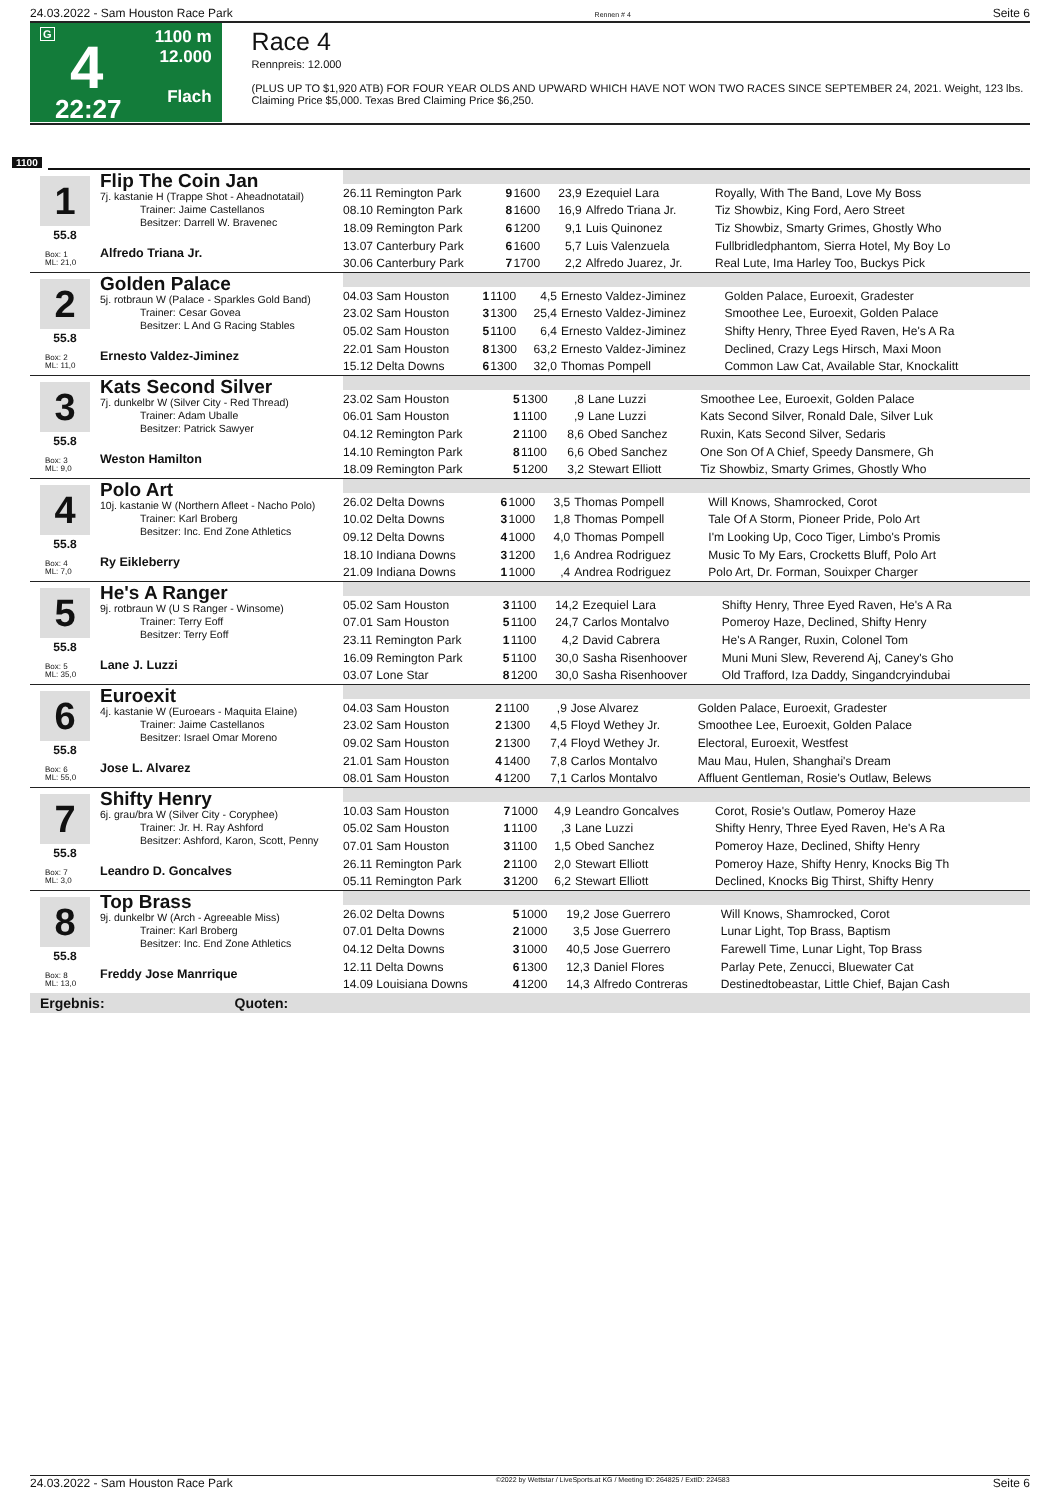24.03.2022 - Sam Houston Race Park Rennen # 4 Seite 6
G
4
22:27
1100 m
12.000
Flach
Race 4
Rennpreis: 12.000
(PLUS UP TO $1,920 ATB) FOR FOUR YEAR OLDS AND UPWARD WHICH HAVE NOT WON TWO RACES SINCE SEPTEMBER 24, 2021. Weight, 123 lbs. Claiming Price $5,000. Texas Bred Claiming Price $6,250.
1100
1
55.8
Box: 1
ML: 21,0
Flip The Coin Jan
7j. kastanie H (Trappe Shot - Aheadnotatail)
Trainer: Jaime Castellanos
Besitzer: Darrell W. Bravenec
Alfredo Triana Jr.
| 26.11 Remington Park | 9 | 1600 | 23,9 | Ezequiel Lara | Royally, With The Band, Love My Boss |
| 08.10 Remington Park | 8 | 1600 | 16,9 | Alfredo Triana Jr. | Tiz Showbiz, King Ford, Aero Street |
| 18.09 Remington Park | 6 | 1200 | 9,1 | Luis Quinonez | Tiz Showbiz, Smarty Grimes, Ghostly Who |
| 13.07 Canterbury Park | 6 | 1600 | 5,7 | Luis Valenzuela | Fullbridledphantom, Sierra Hotel, My Boy Lo |
| 30.06 Canterbury Park | 7 | 1700 | 2,2 | Alfredo Juarez, Jr. | Real Lute, Ima Harley Too, Buckys Pick |
2
55.8
Box: 2
ML: 11,0
Golden Palace
5j. rotbraun W (Palace - Sparkles Gold Band)
Trainer: Cesar Govea
Besitzer: L And G Racing Stables
Ernesto Valdez-Jiminez
| 04.03 Sam Houston | 1 | 1100 | 4,5 | Ernesto Valdez-Jiminez | Golden Palace, Euroexit, Gradester |
| 23.02 Sam Houston | 3 | 1300 | 25,4 | Ernesto Valdez-Jiminez | Smoothee Lee, Euroexit, Golden Palace |
| 05.02 Sam Houston | 5 | 1100 | 6,4 | Ernesto Valdez-Jiminez | Shifty Henry, Three Eyed Raven, He's A Ra |
| 22.01 Sam Houston | 8 | 1300 | 63,2 | Ernesto Valdez-Jiminez | Declined, Crazy Legs Hirsch, Maxi Moon |
| 15.12 Delta Downs | 6 | 1300 | 32,0 | Thomas Pompell | Common Law Cat, Available Star, Knockalitt |
3
55.8
Box: 3
ML: 9,0
Kats Second Silver
7j. dunkelbr W (Silver City - Red Thread)
Trainer: Adam Uballe
Besitzer: Patrick Sawyer
Weston Hamilton
| 23.02 Sam Houston | 5 | 1300 | ,8 | Lane Luzzi | Smoothee Lee, Euroexit, Golden Palace |
| 06.01 Sam Houston | 1 | 1100 | ,9 | Lane Luzzi | Kats Second Silver, Ronald Dale, Silver Luk |
| 04.12 Remington Park | 2 | 1100 | 8,6 | Obed Sanchez | Ruxin, Kats Second Silver, Sedaris |
| 14.10 Remington Park | 8 | 1100 | 6,6 | Obed Sanchez | One Son Of A Chief, Speedy Dansmere, Gh |
| 18.09 Remington Park | 5 | 1200 | 3,2 | Stewart Elliott | Tiz Showbiz, Smarty Grimes, Ghostly Who |
4
55.8
Box: 4
ML: 7,0
Polo Art
10j. kastanie W (Northern Afleet - Nacho Polo)
Trainer: Karl Broberg
Besitzer: Inc. End Zone Athletics
Ry Eikleberry
| 26.02 Delta Downs | 6 | 1000 | 3,5 | Thomas Pompell | Will Knows, Shamrocked, Corot |
| 10.02 Delta Downs | 3 | 1000 | 1,8 | Thomas Pompell | Tale Of A Storm, Pioneer Pride, Polo Art |
| 09.12 Delta Downs | 4 | 1000 | 4,0 | Thomas Pompell | I'm Looking Up, Coco Tiger, Limbo's Promis |
| 18.10 Indiana Downs | 3 | 1200 | 1,6 | Andrea Rodriguez | Music To My Ears, Crocketts Bluff, Polo Art |
| 21.09 Indiana Downs | 1 | 1000 | ,4 | Andrea Rodriguez | Polo Art, Dr. Forman, Souixper Charger |
5
55.8
Box: 5
ML: 35,0
He's A Ranger
9j. rotbraun W (U S Ranger - Winsome)
Trainer: Terry Eoff
Besitzer: Terry Eoff
Lane J. Luzzi
| 05.02 Sam Houston | 3 | 1100 | 14,2 | Ezequiel Lara | Shifty Henry, Three Eyed Raven, He's A Ra |
| 07.01 Sam Houston | 5 | 1100 | 24,7 | Carlos Montalvo | Pomeroy Haze, Declined, Shifty Henry |
| 23.11 Remington Park | 1 | 1100 | 4,2 | David Cabrera | He's A Ranger, Ruxin, Colonel Tom |
| 16.09 Remington Park | 5 | 1100 | 30,0 | Sasha Risenhoover | Muni Muni Slew, Reverend Aj, Caney's Gho |
| 03.07 Lone Star | 8 | 1200 | 30,0 | Sasha Risenhoover | Old Trafford, Iza Daddy, Singandcryindubai |
6
55.8
Box: 6
ML: 55,0
Euroexit
4j. kastanie W (Euroears - Maquita Elaine)
Trainer: Jaime Castellanos
Besitzer: Israel Omar Moreno
Jose L. Alvarez
| 04.03 Sam Houston | 2 | 1100 | ,9 | Jose Alvarez | Golden Palace, Euroexit, Gradester |
| 23.02 Sam Houston | 2 | 1300 | 4,5 | Floyd Wethey Jr. | Smoothee Lee, Euroexit, Golden Palace |
| 09.02 Sam Houston | 2 | 1300 | 7,4 | Floyd Wethey Jr. | Electoral, Euroexit, Westfest |
| 21.01 Sam Houston | 4 | 1400 | 7,8 | Carlos Montalvo | Mau Mau, Hulen, Shanghai's Dream |
| 08.01 Sam Houston | 4 | 1200 | 7,1 | Carlos Montalvo | Affluent Gentleman, Rosie's Outlaw, Belews |
7
55.8
Box: 7
ML: 3,0
Shifty Henry
6j. grau/bra W (Silver City - Coryphee)
Trainer: Jr. H. Ray Ashford
Besitzer: Ashford, Karon, Scott, Penny
Leandro D. Goncalves
| 10.03 Sam Houston | 7 | 1000 | 4,9 | Leandro Goncalves | Corot, Rosie's Outlaw, Pomeroy Haze |
| 05.02 Sam Houston | 1 | 1100 | ,3 | Lane Luzzi | Shifty Henry, Three Eyed Raven, He's A Ra |
| 07.01 Sam Houston | 3 | 1100 | 1,5 | Obed Sanchez | Pomeroy Haze, Declined, Shifty Henry |
| 26.11 Remington Park | 2 | 1100 | 2,0 | Stewart Elliott | Pomeroy Haze, Shifty Henry, Knocks Big Th |
| 05.11 Remington Park | 3 | 1200 | 6,2 | Stewart Elliott | Declined, Knocks Big Thirst, Shifty Henry |
8
55.8
Box: 8
ML: 13,0
Top Brass
9j. dunkelbr W (Arch - Agreeable Miss)
Trainer: Karl Broberg
Besitzer: Inc. End Zone Athletics
Freddy Jose Manrrique
| 26.02 Delta Downs | 5 | 1000 | 19,2 | Jose Guerrero | Will Knows, Shamrocked, Corot |
| 07.01 Delta Downs | 2 | 1000 | 3,5 | Jose Guerrero | Lunar Light, Top Brass, Baptism |
| 04.12 Delta Downs | 3 | 1000 | 40,5 | Jose Guerrero | Farewell Time, Lunar Light, Top Brass |
| 12.11 Delta Downs | 6 | 1300 | 12,3 | Daniel Flores | Parlay Pete, Zenucci, Bluewater Cat |
| 14.09 Louisiana Downs | 4 | 1200 | 14,3 | Alfredo Contreras | Destinedtobeastar, Little Chief, Bajan Cash |
Ergebnis: Quoten:
24.03.2022 - Sam Houston Race Park ©2022 by Wettstar / LiveSports.at KG / Meeting ID: 264825 / ExtID: 224583 Seite 6